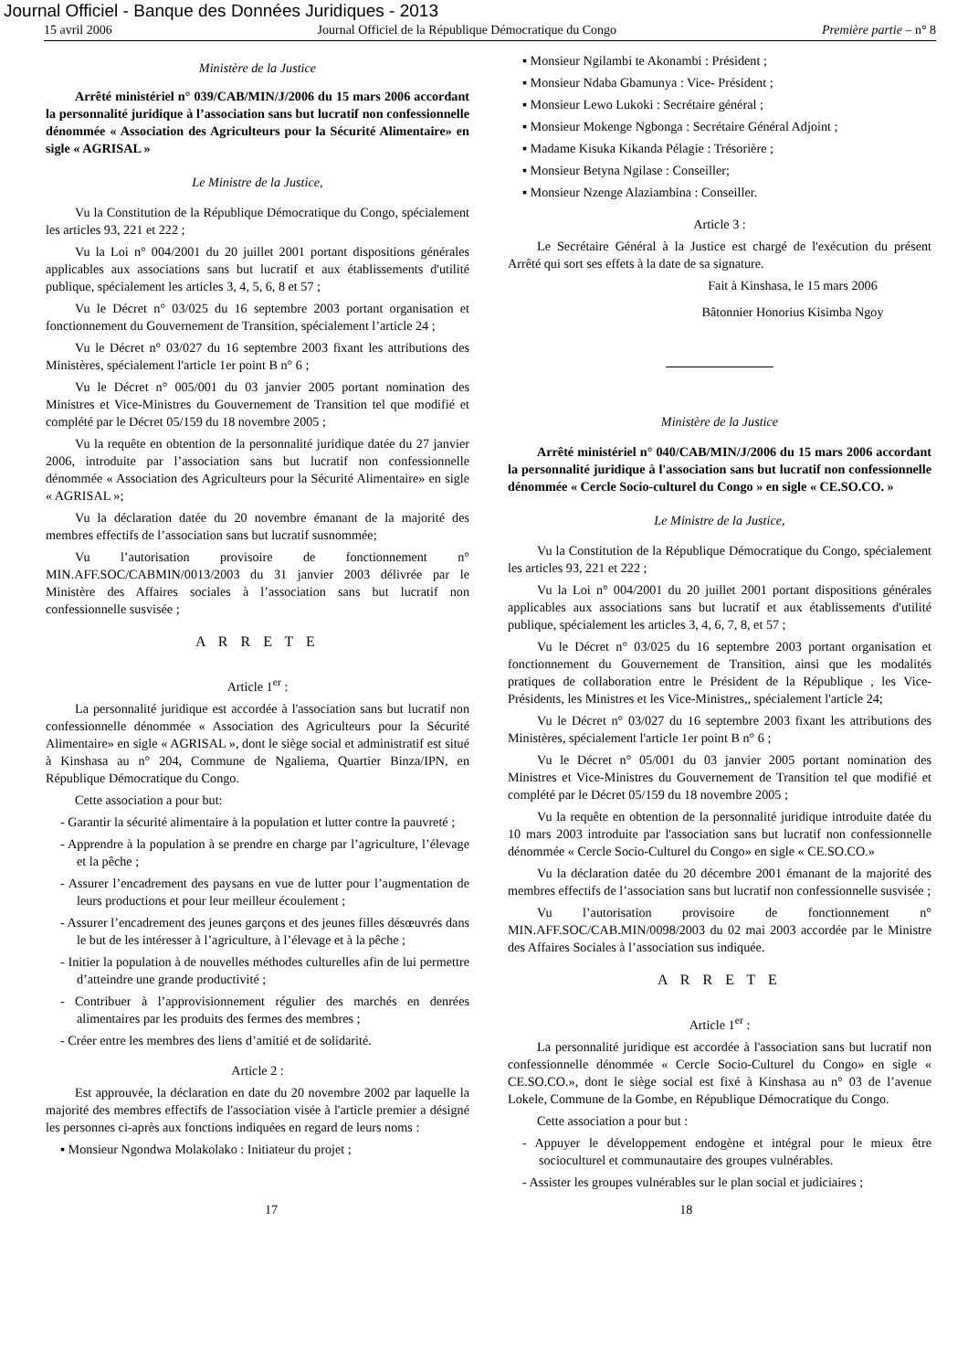Journal Officiel - Banque des Données Juridiques - 2013
15 avril 2006 Journal Officiel de la République Démocratique du Congo Première partie – n° 8
Ministère de la Justice
Arrêté ministériel n° 039/CAB/MIN/J/2006 du 15 mars 2006 accordant la personnalité juridique à l’association sans but lucratif non confessionnelle dénommée « Association des Agriculteurs pour la Sécurité Alimentaire» en sigle « AGRISAL »
Le Ministre de la Justice,
Vu la Constitution de la République Démocratique du Congo, spécialement les articles 93, 221 et 222 ;
Vu la Loi n° 004/2001 du 20 juillet 2001 portant dispositions générales applicables aux associations sans but lucratif et aux établissements d'utilité publique, spécialement les articles 3, 4, 5, 6, 8 et 57 ;
Vu le Décret n° 03/025 du 16 septembre 2003 portant organisation et fonctionnement du Gouvernement de Transition, spécialement l’article 24 ;
Vu le Décret n° 03/027 du 16 septembre 2003 fixant les attributions des Ministères, spécialement l'article 1er point B n° 6 ;
Vu le Décret n° 005/001 du 03 janvier 2005 portant nomination des Ministres et Vice-Ministres du Gouvernement de Transition tel que modifié et complété par le Décret 05/159 du 18 novembre 2005 ;
Vu la requête en obtention de la personnalité juridique datée du 27 janvier 2006, introduite par l’association sans but lucratif non confessionnelle dénommée « Association des Agriculteurs pour la Sécurité Alimentaire» en sigle « AGRISAL »;
Vu la déclaration datée du 20 novembre émanant de la majorité des membres effectifs de l’association sans but lucratif susnommée;
Vu l’autorisation provisoire de fonctionnement n° MIN.AFF.SOC/CABMIN/0013/2003 du 31 janvier 2003 délivrée par le Ministère des Affaires sociales à l’association sans but lucratif non confessionnelle susvisée ;
A R R E T E
Article 1<sup>er</sup> :
La personnalité juridique est accordée à l'association sans but lucratif non confessionnelle dénommée « Association des Agriculteurs pour la Sécurité Alimentaire» en sigle « AGRISAL », dont le siège social et administratif est situé à Kinshasa au n° 204, Commune de Ngaliema, Quartier Binza/IPN, en République Démocratique du Congo.
Cette association a pour but:
- Garantir la sécurité alimentaire à la population et lutter contre la pauvreté ;
- Apprendre à la population à se prendre en charge par l’agriculture, l’élevage et la pêche ;
- Assurer l’encadrement des paysans en vue de lutter pour l’augmentation de leurs productions et pour leur meilleur écoulement ;
- Assurer l’encadrement des jeunes garçons et des jeunes filles désœuvrés dans le but de les intéresser à l’agriculture, à l’élevage et à la pêche ;
- Initier la population à de nouvelles méthodes culturelles afin de lui permettre d’atteindre une grande productivité ;
- Contribuer à l’approvisionnement régulier des marchés en denrées alimentaires par les produits des fermes des membres ;
- Créer entre les membres des liens d’amitié et de solidarité.
Article 2 :
Est approuvée, la déclaration en date du 20 novembre 2002 par laquelle la majorité des membres effectifs de l'association visée à l'article premier a désigné les personnes ci-après aux fonctions indiquées en regard de leurs noms :
▪ Monsieur Ngondwa Molakolako : Initiateur du projet ;
▪ Monsieur Ngilambi te Akonambi : Président ;
▪ Monsieur Ndaba Gbamunya : Vice- Président ;
▪ Monsieur Lewo Lukoki : Secrétaire général ;
▪ Monsieur Mokenge Ngbonga : Secrétaire Général Adjoint ;
▪ Madame Kisuka Kikanda Pélagie : Trésorière ;
▪ Monsieur Betyna Ngilase : Conseiller;
▪ Monsieur Nzenge Alaziambina : Conseiller.
Article 3 :
Le Secrétaire Général à la Justice est chargé de l'exécution du présent Arrêté qui sort ses effets à la date de sa signature.
Fait à Kinshasa, le 15 mars 2006
Bâtonnier Honorius Kisimba Ngoy
Ministère de la Justice
Arrêté ministériel n° 040/CAB/MIN/J/2006 du 15 mars 2006 accordant la personnalité juridique à l'association sans but lucratif non confessionnelle dénommée « Cercle Socio-culturel du Congo » en sigle « CE.SO.CO. »
Le Ministre de la Justice,
Vu la Constitution de la République Démocratique du Congo, spécialement les articles 93, 221 et 222 ;
Vu la Loi n° 004/2001 du 20 juillet 2001 portant dispositions générales applicables aux associations sans but lucratif et aux établissements d'utilité publique, spécialement les articles 3, 4, 6, 7, 8, et 57 ;
Vu le Décret n° 03/025 du 16 septembre 2003 portant organisation et fonctionnement du Gouvernement de Transition, ainsi que les modalités pratiques de collaboration entre le Président de la République , les Vice-Présidents, les Ministres et les Vice-Ministres,, spécialement l'article 24;
Vu le Décret n° 03/027 du 16 septembre 2003 fixant les attributions des Ministères, spécialement l'article 1er point B n° 6 ;
Vu le Décret n° 05/001 du 03 janvier 2005 portant nomination des Ministres et Vice-Ministres du Gouvernement de Transition tel que modifié et complété par le Décret 05/159 du 18 novembre 2005 ;
Vu la requête en obtention de la personnalité juridique introduite datée du 10 mars 2003 introduite par l'association sans but lucratif non confessionnelle dénommée « Cercle Socio-Culturel du Congo» en sigle « CE.SO.CO.»
Vu la déclaration datée du 20 décembre 2001 émanant de la majorité des membres effectifs de l’association sans but lucratif non confessionnelle susvisée ;
Vu l’autorisation provisoire de fonctionnement n° MIN.AFF.SOC/CAB.MIN/0098/2003 du 02 mai 2003 accordée par le Ministre des Affaires Sociales à l’association sus indiquée.
A R R E T E
Article 1<sup>er</sup> :
La personnalité juridique est accordée à l'association sans but lucratif non confessionnelle dénommée « Cercle Socio-Culturel du Congo» en sigle « CE.SO.CO.», dont le siège social est fixé à Kinshasa au n° 03 de l’avenue Lokele, Commune de la Gombe, en République Démocratique du Congo.
Cette association a pour but :
- Appuyer le développement endogène et intégral pour le mieux être socioculturel et communautaire des groupes vulnérables.
- Assister les groupes vulnérables sur le plan social et judiciaires ;
17 18